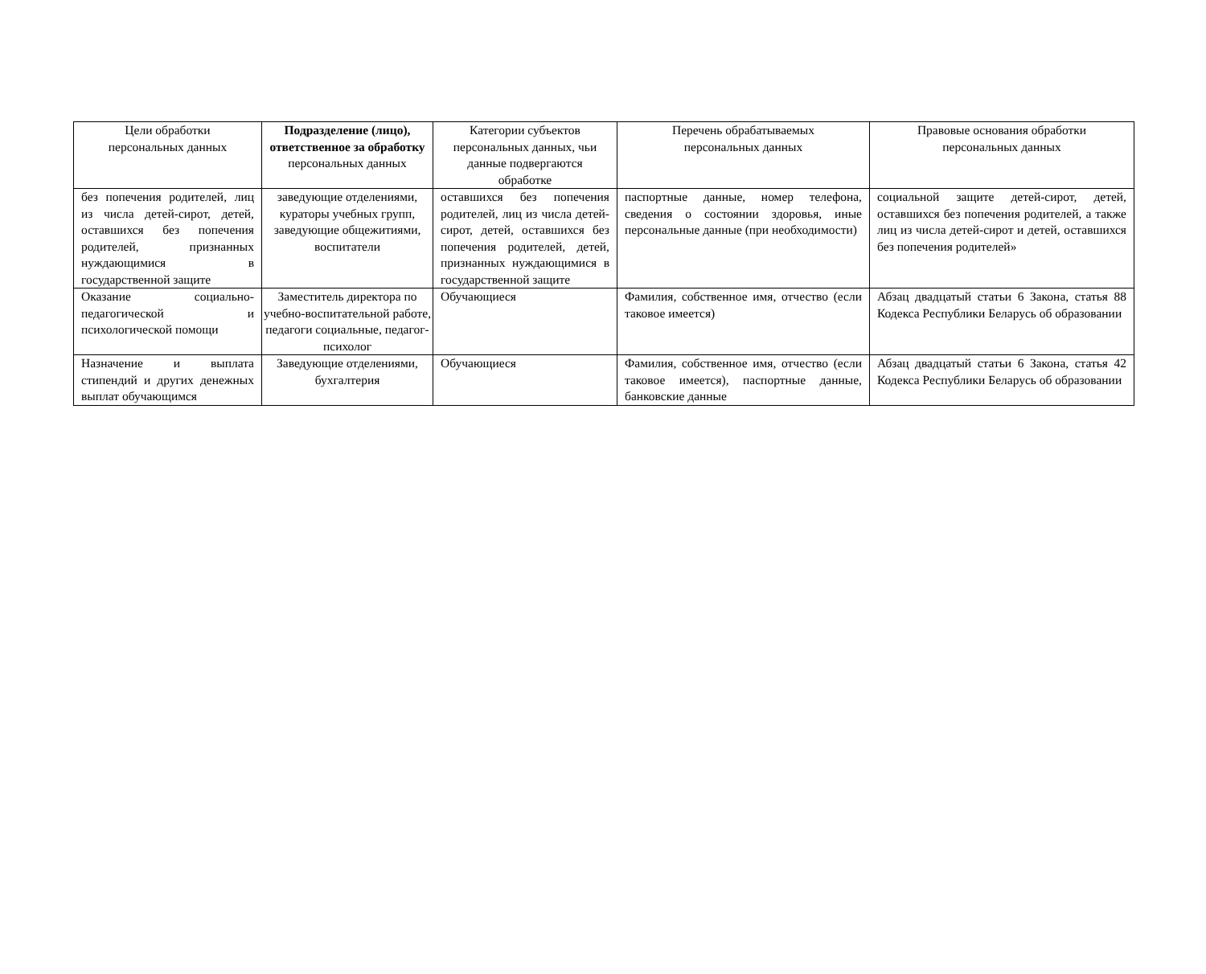| Цели обработки персональных данных | Подразделение (лицо), ответственное за обработку персональных данных | Категории субъектов персональных данных, чьи данные подвергаются обработке | Перечень обрабатываемых персональных данных | Правовые основания обработки персональных данных |
| --- | --- | --- | --- | --- |
| без попечения родителей, лиц из числа детей-сирот, детей, оставшихся без попечения родителей, признанных нуждающимися в государственной защите | заведующие отделениями, кураторы учебных групп, заведующие общежитиями, воспитатели | оставшихся без попечения родителей, лиц из числа детей-сирот, детей, оставшихся без попечения родителей, детей, признанных нуждающимися в государственной защите | паспортные данные, номер телефона, сведения о состоянии здоровья, иные персональные данные (при необходимости) | социальной защите детей-сирот, детей, оставшихся без попечения родителей, а также лиц из числа детей-сирот и детей, оставшихся без попечения родителей» |
| Оказание социально-педагогической и психологической помощи | Заместитель директора по учебно-воспитательной работе, педагоги социальные, педагог-психолог | Обучающиеся | Фамилия, собственное имя, отчество (если таковое имеется) | Абзац двадцатый статьи 6 Закона, статья 88 Кодекса Республики Беларусь об образовании |
| Назначение и выплата стипендий и других денежных выплат обучающимся | Заведующие отделениями, бухгалтерия | Обучающиеся | Фамилия, собственное имя, отчество (если таковое имеется), паспортные данные, банковские данные | Абзац двадцатый статьи 6 Закона, статья 42 Кодекса Республики Беларусь об образовании |